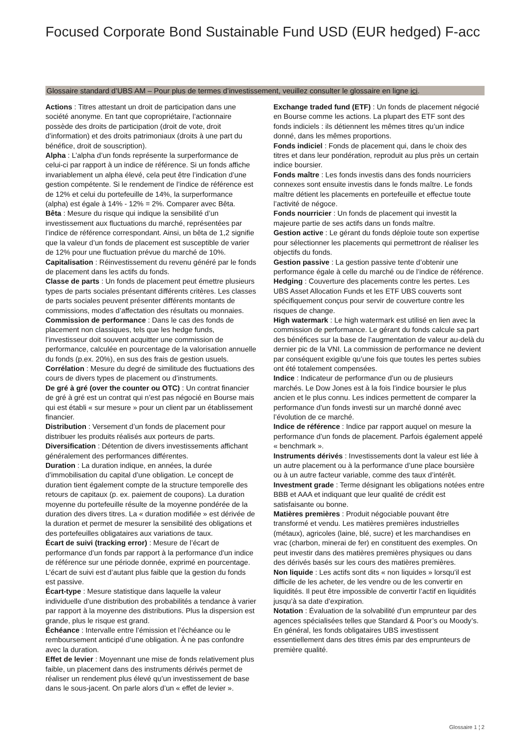Focused Corporate Bond Sustainable Fund USD (EUR hedged) F-acc
Glossaire standard d’UBS AM – Pour plus de termes d’investissement, veuillez consulter le glossaire en ligne ici.
Actions : Titres attestant un droit de participation dans une société anonyme. En tant que copropriétaire, l’actionnaire possède des droits de participation (droit de vote, droit d’information) et des droits patrimoniaux (droits à une part du bénéfice, droit de souscription).
Alpha : L’alpha d’un fonds représente la surperformance de celui-ci par rapport à un indice de référence. Si un fonds affiche invariablement un alpha élevé, cela peut être l’indication d’une gestion compétente. Si le rendement de l’indice de référence est de 12% et celui du portefeuille de 14%, la surperformance (alpha) est égale à 14% - 12% = 2%. Comparer avec Bêta.
Bêta : Mesure du risque qui indique la sensibilité d’un investissement aux fluctuations du marché, représentées par l’indice de référence correspondant. Ainsi, un bêta de 1,2 signifie que la valeur d’un fonds de placement est susceptible de varier de 12% pour une fluctuation prévue du marché de 10%.
Capitalisation : Réinvestissement du revenu généré par le fonds de placement dans les actifs du fonds.
Classe de parts : Un fonds de placement peut émettre plusieurs types de parts sociales présentant différents critères. Les classes de parts sociales peuvent présenter différents montants de commissions, modes d’affectation des résultats ou monnaies.
Commission de performance : Dans le cas des fonds de placement non classiques, tels que les hedge funds, l’investisseur doit souvent acquitter une commission de performance, calculée en pourcentage de la valorisation annuelle du fonds (p.ex. 20%), en sus des frais de gestion usuels.
Corrélation : Mesure du degré de similitude des fluctuations des cours de divers types de placement ou d’instruments.
De gré à gré (over the counter ou OTC) : Un contrat financier de gré à gré est un contrat qui n’est pas négocié en Bourse mais qui est établi « sur mesure » pour un client par un établissement financier.
Distribution : Versement d’un fonds de placement pour distribuer les produits réalisés aux porteurs de parts.
Diversification : Détention de divers investissements affichant généralement des performances différentes.
Duration : La duration indique, en années, la durée d’immobilisation du capital d’une obligation. Le concept de duration tient également compte de la structure temporelle des retours de capitaux (p. ex. paiement de coupons). La duration moyenne du portefeuille résulte de la moyenne pondérée de la duration des divers titres. La « duration modifiée » est dérivée de la duration et permet de mesurer la sensibilité des obligations et des portefeuilles obligataires aux variations de taux.
Écart de suivi (tracking error) : Mesure de l’écart de performance d’un fonds par rapport à la performance d’un indice de référence sur une période donnée, exprimé en pourcentage. L’écart de suivi est d’autant plus faible que la gestion du fonds est passive.
Écart-type : Mesure statistique dans laquelle la valeur individuelle d’une distribution des probabilités a tendance à varier par rapport à la moyenne des distributions. Plus la dispersion est grande, plus le risque est grand.
Échéance : Intervalle entre l’émission et l’échéance ou le remboursement anticipé d’une obligation. À ne pas confondre avec la duration.
Effet de levier : Moyennant une mise de fonds relativement plus faible, un placement dans des instruments dérivés permet de réaliser un rendement plus élevé qu’un investissement de base dans le sous-jacent. On parle alors d’un « effet de levier ».
Exchange traded fund (ETF) : Un fonds de placement négocié en Bourse comme les actions. La plupart des ETF sont des fonds indiciels : ils détiennent les mêmes titres qu’un indice donné, dans les mêmes proportions.
Fonds indiciel : Fonds de placement qui, dans le choix des titres et dans leur pondération, reproduit au plus près un certain indice boursier.
Fonds maître : Les fonds investis dans des fonds nourriciers connexes sont ensuite investis dans le fonds maître. Le fonds maître détient les placements en portefeuille et effectue toute l’activité de négoce.
Fonds nourricier : Un fonds de placement qui investit la majeure partie de ses actifs dans un fonds maître.
Gestion active : Le gérant du fonds déploie toute son expertise pour sélectionner les placements qui permettront de réaliser les objectifs du fonds.
Gestion passive : La gestion passive tente d’obtenir une performance égale à celle du marché ou de l’indice de référence.
Hedging : Couverture des placements contre les pertes. Les UBS Asset Allocation Funds et les ETF UBS couverts sont spécifiquement conçus pour servir de couverture contre les risques de change.
High watermark : Le high watermark est utilisé en lien avec la commission de performance. Le gérant du fonds calcule sa part des bénéfices sur la base de l’augmentation de valeur au-delà du dernier pic de la VNI. La commission de performance ne devient par conséquent exigible qu’une fois que toutes les pertes subies ont été totalement compensées.
Indice : Indicateur de performance d’un ou de plusieurs marchés. Le Dow Jones est à la fois l’indice boursier le plus ancien et le plus connu. Les indices permettent de comparer la performance d’un fonds investi sur un marché donné avec l’évolution de ce marché.
Indice de référence : Indice par rapport auquel on mesure la performance d’un fonds de placement. Parfois également appelé « benchmark ».
Instruments dérivés : Investissements dont la valeur est liée à un autre placement ou à la performance d’une place boursière ou à un autre facteur variable, comme des taux d’intérêt.
Investment grade : Terme désignant les obligations notées entre BBB et AAA et indiquant que leur qualité de crédit est satisfaisante ou bonne.
Matières premières : Produit négociable pouvant être transformé et vendu. Les matières premières industrielles (métaux), agricoles (laine, blé, sucre) et les marchandises en vrac (charbon, minerai de fer) en constituent des exemples. On peut investir dans des matières premières physiques ou dans des dérivés basés sur les cours des matières premières.
Non liquide : Les actifs sont dits « non liquides » lorsqu’il est difficile de les acheter, de les vendre ou de les convertir en liquidités. Il peut être impossible de convertir l’actif en liquidités jusqu’à sa date d’expiration.
Notation : Évaluation de la solvabilité d’un emprunteur par des agences spécialisées telles que Standard & Poor’s ou Moody’s. En général, les fonds obligataires UBS investissent essentiellement dans des titres émis par des emprunteurs de première qualité.
Glossaire 1 ¦ 2